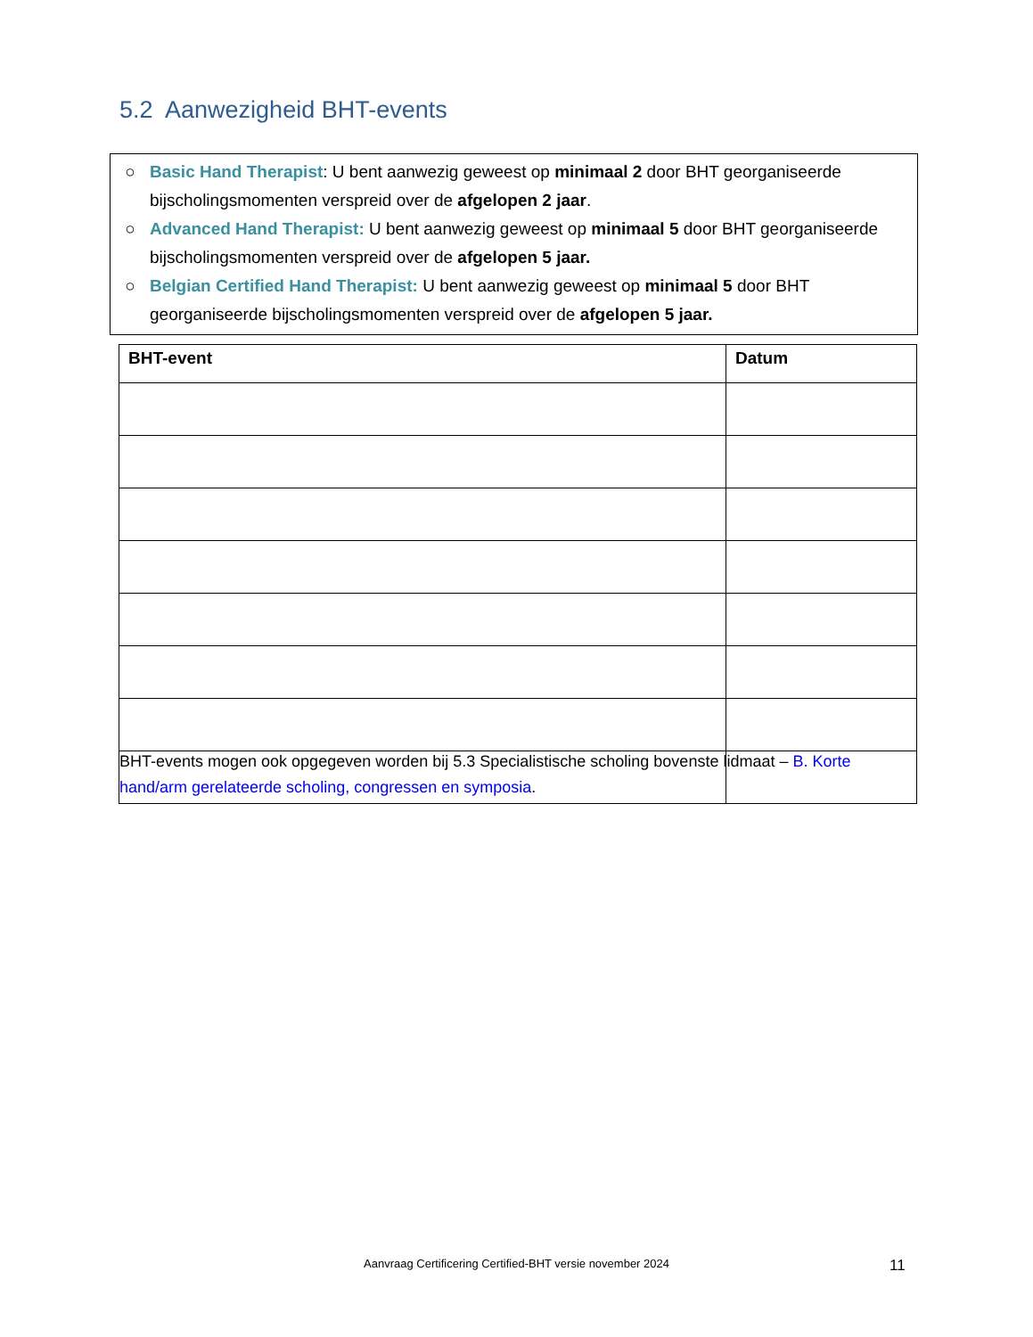5.2 Aanwezigheid BHT-events
○ Basic Hand Therapist: U bent aanwezig geweest op minimaal 2 door BHT georganiseerde bijscholingsmomenten verspreid over de afgelopen 2 jaar.
○ Advanced Hand Therapist: U bent aanwezig geweest op minimaal 5 door BHT georganiseerde bijscholingsmomenten verspreid over de afgelopen 5 jaar.
○ Belgian Certified Hand Therapist: U bent aanwezig geweest op minimaal 5 door BHT georganiseerde bijscholingsmomenten verspreid over de afgelopen 5 jaar.
| BHT-event | Datum |
| --- | --- |
BHT-events mogen ook opgegeven worden bij 5.3 Specialistische scholing bovenste lidmaat – B. Korte hand/arm gerelateerde scholing, congressen en symposia.
Aanvraag Certificering Certified-BHT versie november 2024 11